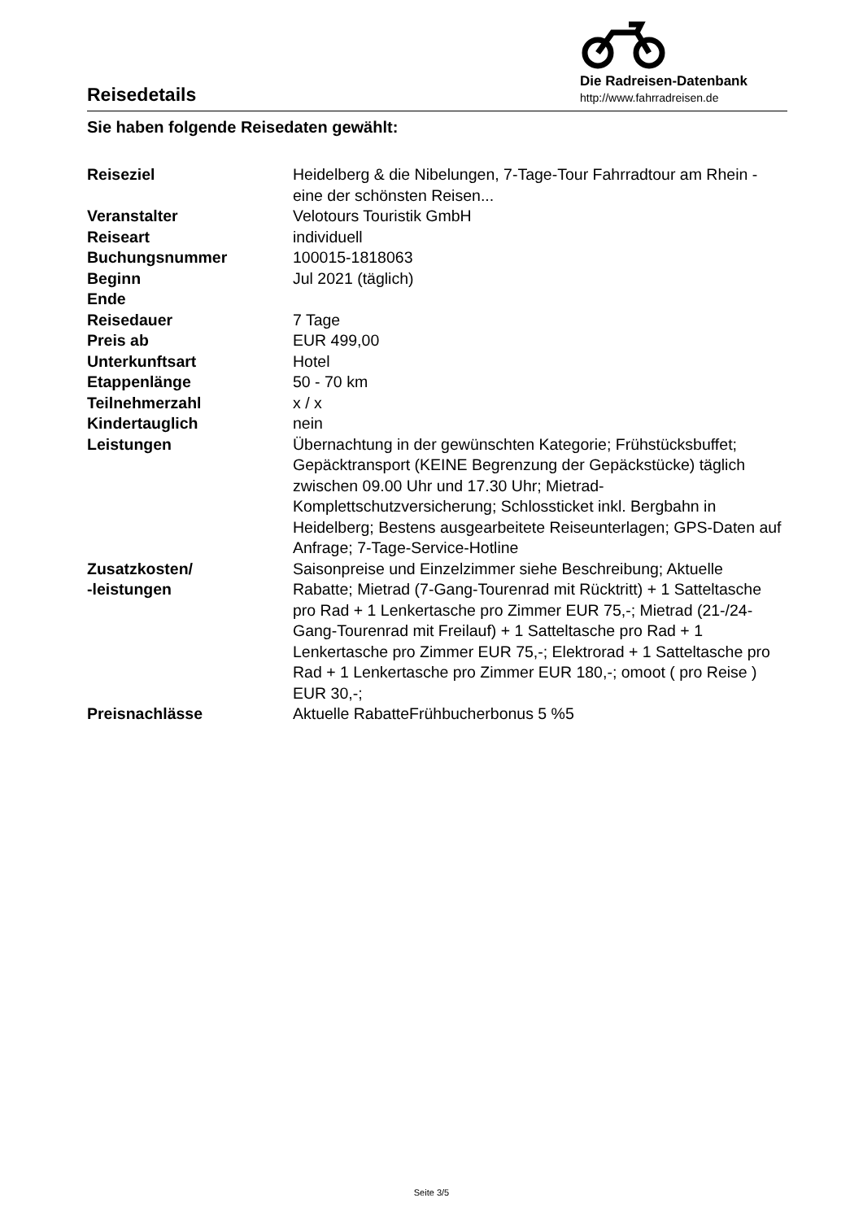Reisedetails
Die Radreisen-Datenbank
http://www.fahrradreisen.de
Sie haben folgende Reisedaten gewählt:
| Reiseziel | Heidelberg & die Nibelungen, 7-Tage-Tour Fahrradtour am Rhein - eine der schönsten Reisen... |
| Veranstalter | Velotours Touristik GmbH |
| Reiseart | individuell |
| Buchungsnummer | 100015-1818063 |
| Beginn | Jul 2021 (täglich) |
| Ende | |
| Reisedauer | 7 Tage |
| Preis ab | EUR 499,00 |
| Unterkunftsart | Hotel |
| Etappenlänge | 50 - 70 km |
| Teilnehmerzahl | x / x |
| Kindertauglich | nein |
| Leistungen | Übernachtung in der gewünschten Kategorie; Frühstücksbuffet; Gepäcktransport (KEINE Begrenzung der Gepäckstücke) täglich zwischen 09.00 Uhr und 17.30 Uhr; Mietrad-Komplettschutzversicherung; Schlossticket inkl. Bergbahn in Heidelberg; Bestens ausgearbeitete Reiseunterlagen; GPS-Daten auf Anfrage; 7-Tage-Service-Hotline |
| Zusatzkosten/ -leistungen | Saisonpreise und Einzelzimmer siehe Beschreibung; Aktuelle Rabatte; Mietrad (7-Gang-Tourenrad mit Rücktritt) + 1 Satteltasche pro Rad + 1 Lenkertasche pro Zimmer EUR 75,-; Mietrad (21-/24-Gang-Tourenrad mit Freilauf) + 1 Satteltasche pro Rad + 1 Lenkertasche pro Zimmer EUR 75,-; Elektrorad + 1 Satteltasche pro Rad + 1 Lenkertasche pro Zimmer EUR 180,-; omoot ( pro Reise ) EUR 30,-; |
| Preisnachlässe | Aktuelle RabatteFrühbucherbonus 5 %5 |
Seite 3/5